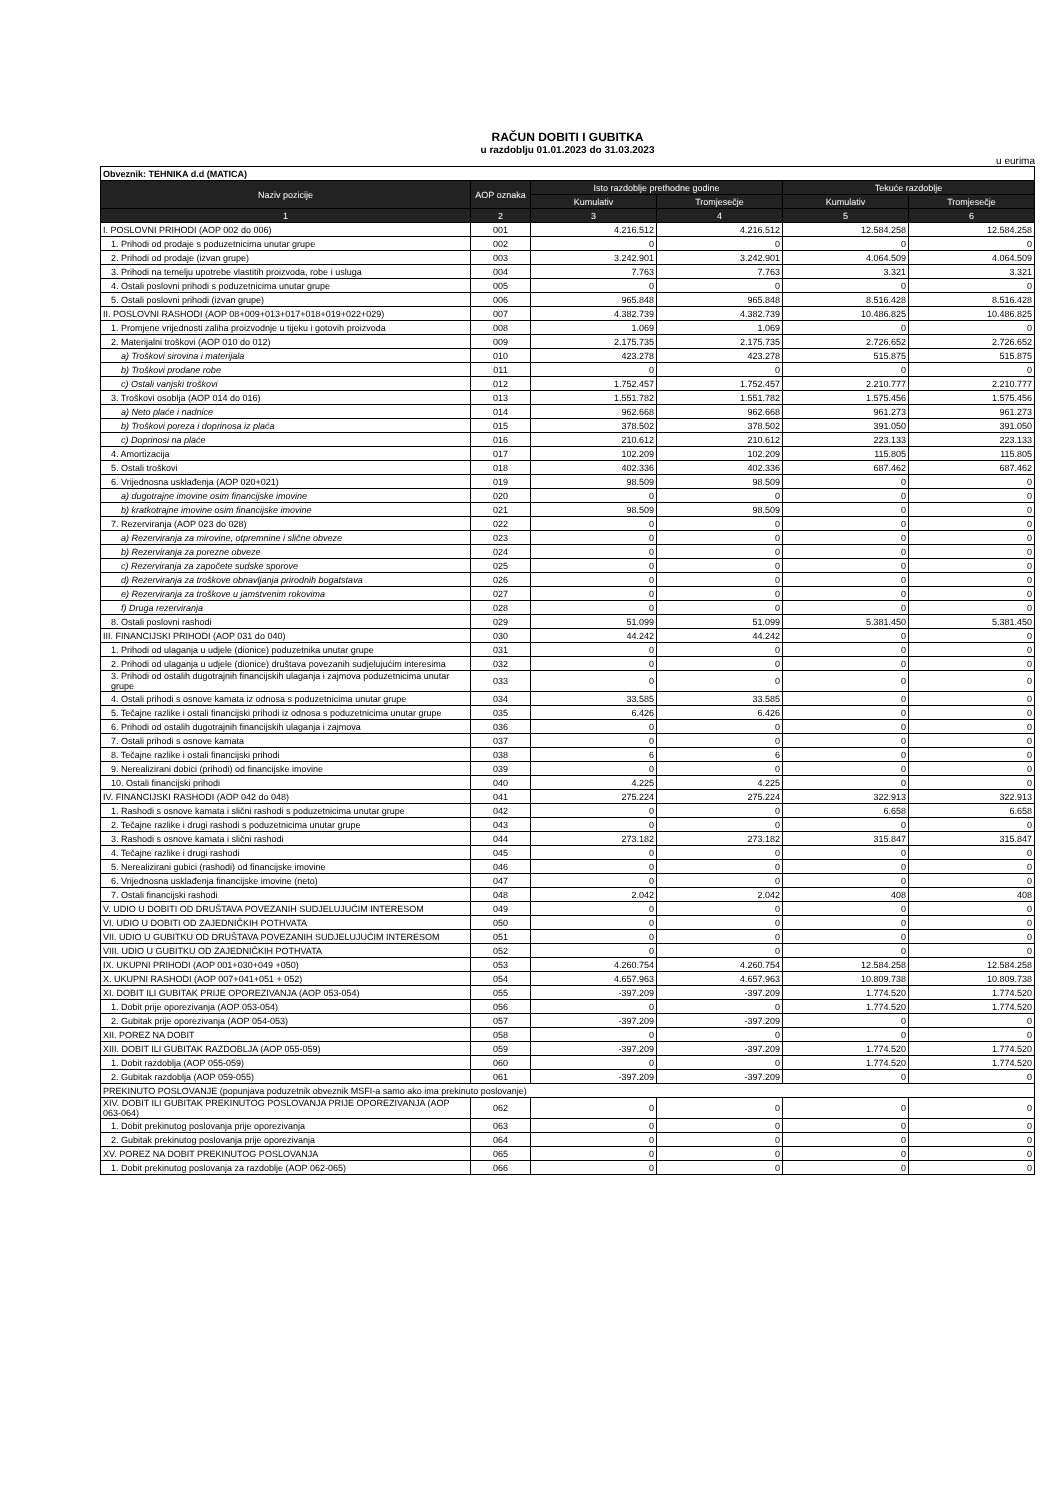RAČUN DOBITI I GUBITKA
u razdoblju 01.01.2023 do 31.03.2023
u eurima
| Obveznik: TEHNIKA d.d (MATICA) | | | | | |
| Naziv pozicije | AOP oznaka | Isto razdoblje prethodne godine | | Tekuće razdoblje | |
| | | Kumulativ | Tromjesečje | Kumulativ | Tromjesečje |
| 1 | 2 | 3 | 4 | 5 | 6 |
| I. POSLOVNI PRIHODI (AOP 002 do 006) | 001 | 4.216.512 | 4.216.512 | 12.584.258 | 12.584.258 |
| 1. Prihodi od prodaje s poduzetnicima unutar grupe | 002 | 0 | 0 | 0 | 0 |
| 2. Prihodi od prodaje (izvan grupe) | 003 | 3.242.901 | 3.242.901 | 4.064.509 | 4.064.509 |
| 3. Prihodi na temelju upotrebe vlastitih proizvoda, robe i usluga | 004 | 7.763 | 7.763 | 3.321 | 3.321 |
| 4. Ostali poslovni prihodi s poduzetnicima unutar grupe | 005 | 0 | 0 | 0 | 0 |
| 5. Ostali poslovni prihodi (izvan grupe) | 006 | 965.848 | 965.848 | 8.516.428 | 8.516.428 |
| II. POSLOVNI RASHODI (AOP 08+009+013+017+018+019+022+029) | 007 | 4.382.739 | 4.382.739 | 10.486.825 | 10.486.825 |
| 1. Promjene vrijednosti zaliha proizvodnje u tijeku i gotovih proizvoda | 008 | 1.069 | 1.069 | 0 | 0 |
| 2. Materijalni troškovi (AOP 010 do 012) | 009 | 2.175.735 | 2.175.735 | 2.726.652 | 2.726.652 |
| a) Troškovi sirovina i materijala | 010 | 423.278 | 423.278 | 515.875 | 515.875 |
| b) Troškovi prodane robe | 011 | 0 | 0 | 0 | 0 |
| c) Ostali vanjski troškovi | 012 | 1.752.457 | 1.752.457 | 2.210.777 | 2.210.777 |
| 3. Troškovi osoblja (AOP 014 do 016) | 013 | 1.551.782 | 1.551.782 | 1.575.456 | 1.575.456 |
| a) Neto plaće i nadnice | 014 | 962.668 | 962.668 | 961.273 | 961.273 |
| b) Troškovi poreza i doprinosa iz plaća | 015 | 378.502 | 378.502 | 391.050 | 391.050 |
| c) Doprinosi na plaće | 016 | 210.612 | 210.612 | 223.133 | 223.133 |
| 4. Amortizacija | 017 | 102.209 | 102.209 | 115.805 | 115.805 |
| 5. Ostali troškovi | 018 | 402.336 | 402.336 | 687.462 | 687.462 |
| 6. Vrijednosna usklađenja (AOP 020+021) | 019 | 98.509 | 98.509 | 0 | 0 |
| a) dugotrajne imovine osim financijske imovine | 020 | 0 | 0 | 0 | 0 |
| b) kratkotrajne imovine osim financijske imovine | 021 | 98.509 | 98.509 | 0 | 0 |
| 7. Rezerviranja (AOP 023 do 028) | 022 | 0 | 0 | 0 | 0 |
| a) Rezerviranja za mirovine, otpremnine i slične obveze | 023 | 0 | 0 | 0 | 0 |
| b) Rezerviranja za porezne obveze | 024 | 0 | 0 | 0 | 0 |
| c) Rezerviranja za započete sudske sporove | 025 | 0 | 0 | 0 | 0 |
| d) Rezerviranja za troškove obnavljanja prirodnih bogatstava | 026 | 0 | 0 | 0 | 0 |
| e) Rezerviranja za troškove u jamstvenim rokovima | 027 | 0 | 0 | 0 | 0 |
| f) Druga rezerviranja | 028 | 0 | 0 | 0 | 0 |
| 8. Ostali poslovni rashodi | 029 | 51.099 | 51.099 | 5.381.450 | 5.381.450 |
| III. FINANCIJSKI PRIHODI (AOP 031 do 040) | 030 | 44.242 | 44.242 | 0 | 0 |
| 1. Prihodi od ulaganja u udjele (dionice) poduzetnika unutar grupe | 031 | 0 | 0 | 0 | 0 |
| 2. Prihodi od ulaganja u udjele (dionice) društava povezanih sudjelujućim interesima | 032 | 0 | 0 | 0 | 0 |
| 3. Prihodi od ostalih dugotrajnih financijskih ulaganja i zajmova poduzetnicima unutar grupe | 033 | 0 | 0 | 0 | 0 |
| 4. Ostali prihodi s osnove kamata iz odnosa s poduzetnicima unutar grupe | 034 | 33.585 | 33.585 | 0 | 0 |
| 5. Tečajne razlike i ostali financijski prihodi iz odnosa s poduzetnicima unutar grupe | 035 | 6.426 | 6.426 | 0 | 0 |
| 6. Prihodi od ostalih dugotrajnih financijskih ulaganja i zajmova | 036 | 0 | 0 | 0 | 0 |
| 7. Ostali prihodi s osnove kamata | 037 | 0 | 0 | 0 | 0 |
| 8. Tečajne razlike i ostali financijski prihodi | 038 | 6 | 6 | 0 | 0 |
| 9. Nerealizirani dobici (prihodi) od financijske imovine | 039 | 0 | 0 | 0 | 0 |
| 10. Ostali financijski prihodi | 040 | 4.225 | 4.225 | 0 | 0 |
| IV. FINANCIJSKI RASHODI (AOP 042 do 048) | 041 | 275.224 | 275.224 | 322.913 | 322.913 |
| 1. Rashodi s osnove kamata i slični rashodi s poduzetnicima unutar grupe | 042 | 0 | 0 | 6.658 | 6.658 |
| 2. Tečajne razlike i drugi rashodi s poduzetnicima unutar grupe | 043 | 0 | 0 | 0 | 0 |
| 3. Rashodi s osnove kamata i slični rashodi | 044 | 273.182 | 273.182 | 315.847 | 315.847 |
| 4. Tečajne razlike i drugi rashodi | 045 | 0 | 0 | 0 | 0 |
| 5. Nerealizirani gubici (rashodi) od financijske imovine | 046 | 0 | 0 | 0 | 0 |
| 6. Vrijednosna usklađenja financijske imovine (neto) | 047 | 0 | 0 | 0 | 0 |
| 7. Ostali financijski rashodi | 048 | 2.042 | 2.042 | 408 | 408 |
| V. UDIO U DOBITI OD DRUŠTAVA POVEZANIH SUDJELUJUĆIM INTERESOM | 049 | 0 | 0 | 0 | 0 |
| VI. UDIO U DOBITI OD ZAJEDNIČKIH POTHVATA | 050 | 0 | 0 | 0 | 0 |
| VII. UDIO U GUBITKU OD DRUŠTAVA POVEZANIH SUDJELUJUĆIM INTERESOM | 051 | 0 | 0 | 0 | 0 |
| VIII. UDIO U GUBITKU OD ZAJEDNIČKIH POTHVATA | 052 | 0 | 0 | 0 | 0 |
| IX. UKUPNI PRIHODI (AOP 001+030+049 +050) | 053 | 4.260.754 | 4.260.754 | 12.584.258 | 12.584.258 |
| X. UKUPNI RASHODI (AOP 007+041+051 + 052) | 054 | 4.657.963 | 4.657.963 | 10.809.738 | 10.809.738 |
| XI. DOBIT ILI GUBITAK PRIJE OPOREZIVANJA (AOP 053-054) | 055 | -397.209 | -397.209 | 1.774.520 | 1.774.520 |
| 1. Dobit prije oporezivanja (AOP 053-054) | 056 | 0 | 0 | 1.774.520 | 1.774.520 |
| 2. Gubitak prije oporezivanja (AOP 054-053) | 057 | -397.209 | -397.209 | 0 | 0 |
| XII. POREZ NA DOBIT | 058 | 0 | 0 | 0 | 0 |
| XIII. DOBIT ILI GUBITAK RAZDOBLJA (AOP 055-059) | 059 | -397.209 | -397.209 | 1.774.520 | 1.774.520 |
| 1. Dobit razdoblja (AOP 055-059) | 060 | 0 | 0 | 1.774.520 | 1.774.520 |
| 2. Gubitak razdoblja (AOP 059-055) | 061 | -397.209 | -397.209 | 0 | 0 |
| PREKINUTO POSLOVANJE (popunjava poduzetnik obveznik MSFI-a samo ako ima prekinuto poslovanje) | | | | | |
| XIV. DOBIT ILI GUBITAK PREKINUTOG POSLOVANJA PRIJE OPOREZIVANJA (AOP 063-064) | 062 | 0 | 0 | 0 | 0 |
| 1. Dobit prekinutog poslovanja prije oporezivanja | 063 | 0 | 0 | 0 | 0 |
| 2. Gubitak prekinutog poslovanja prije oporezivanja | 064 | 0 | 0 | 0 | 0 |
| XV. POREZ NA DOBIT PREKINUTOG POSLOVANJA | 065 | 0 | 0 | 0 | 0 |
| 1. Dobit prekinutog poslovanja za razdoblje (AOP 062-065) | 066 | 0 | 0 | 0 | 0 |